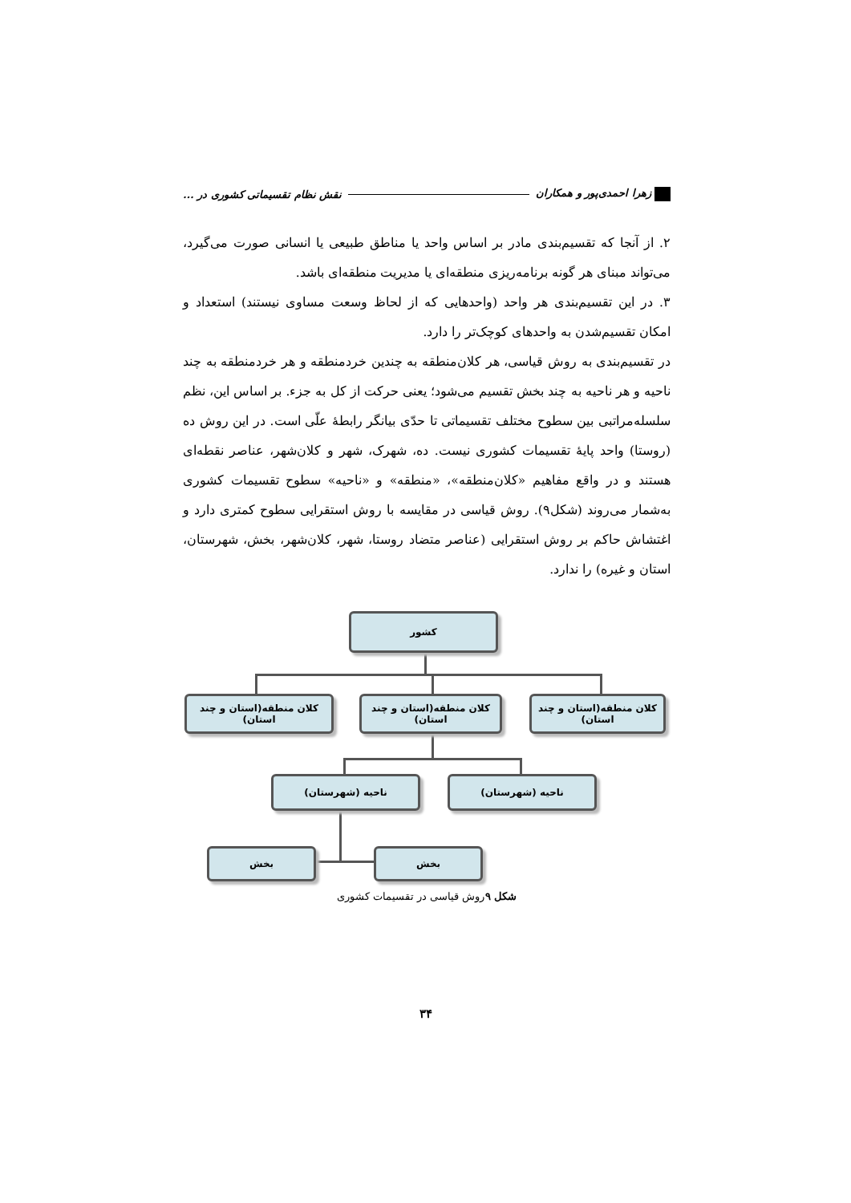زهرا احمدی‌پور و همکاران نقش نظام تقسیماتی کشوری در ...
۲. از آنجا که تقسیم‌بندی مادر بر اساس واحد یا مناطق طبیعی یا انسانی صورت می‌گیرد، می‌تواند مبنای هر گونه برنامه‌ریزی منطقه‌ای یا مدیریت منطقه‌ای باشد.
۳. در این تقسیم‌بندی هر واحد (واحدهایی که از لحاظ وسعت مساوی نیستند) استعداد و امکان تقسیم‌شدن به واحدهای کوچک‌تر را دارد.
در تقسیم‌بندی به روش قیاسی، هر کلان‌منطقه به چندین خردمنطقه و هر خردمنطقه به چند ناحیه و هر ناحیه به چند بخش تقسیم می‌شود؛ یعنی حرکت از کل به جزء. بر اساس این، نظم سلسله‌مراتبی بین سطوح مختلف تقسیماتی تا حدّی بیانگر رابطهٔ علّی است. در این روش ده (روستا) واحد پایهٔ تقسیمات کشوری نیست. ده، شهرک، شهر و کلان‌شهر، عناصر نقطه‌ای هستند و در واقع مفاهیم «کلان‌منطقه»، «منطقه» و «ناحیه» سطوح تقسیمات کشوری به‌شمار می‌روند (شکل۹). روش قیاسی در مقایسه با روش استقرایی سطوح کمتری دارد و اغتشاش حاکم بر روش استقرایی (عناصر متضاد روستا، شهر، کلان‌شهر، بخش، شهرستان، استان و غیره) را ندارد.
کشور
کلان منطقه(استان و چند استان)
کلان منطقه(استان و چند استان)
کلان منطقه(استان و چند استان)
ناحیه (شهرستان)
ناحیه (شهرستان)
بخش
بخش
شکل ۹روش قیاسی در تقسیمات کشوری
۳۴